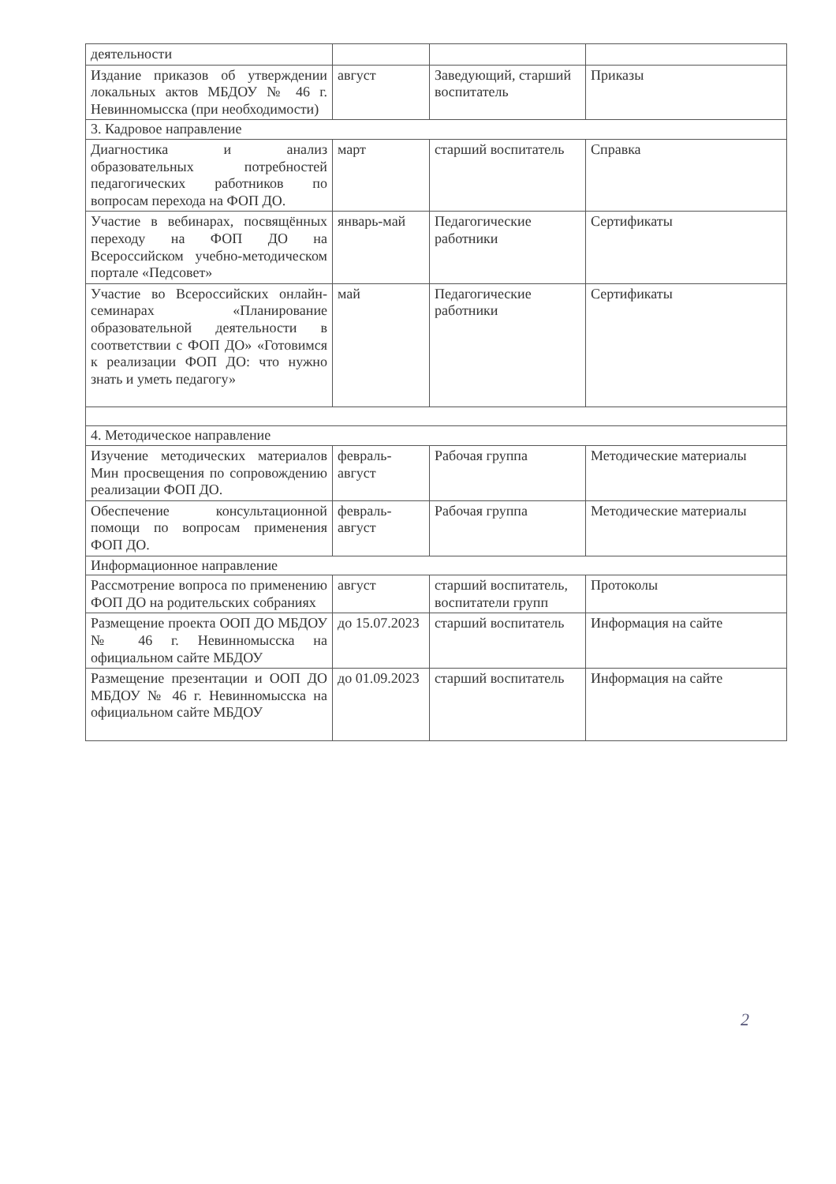| деятельности | | | |
| Издание приказов об утверждении локальных актов МБДОУ № 46 г. Невинномысска (при необходимости) | август | Заведующий, старший воспитатель | Приказы |
| 3. Кадровое направление | | | |
| Диагностика и анализ образовательных потребностей педагогических работников по вопросам перехода на ФОП ДО. | март | старший воспитатель | Справка |
| Участие в вебинарах, посвящённых переходу на ФОП ДО на Всероссийском учебно-методическом портале «Педсовет» | январь-май | Педагогические работники | Сертификаты |
| Участие во Всероссийских онлайн-семинарах «Планирование образовательной деятельности в соответствии с ФОП ДО» «Готовимся к реализации ФОП ДО: что нужно знать и уметь педагогу» | май | Педагогические работники | Сертификаты |
| 4. Методическое направление | | | |
| Изучение методических материалов Мин просвещения по сопровождению реализации ФОП ДО. | февраль-август | Рабочая группа | Методические материалы |
| Обеспечение консультационной помощи по вопросам применения ФОП ДО. | февраль-август | Рабочая группа | Методические материалы |
| Информационное направление | | | |
| Рассмотрение вопроса по применению ФОП ДО на родительских собраниях | август | старший воспитатель, воспитатели групп | Протоколы |
| Размещение проекта ООП ДО МБДОУ № 46 г. Невинномысска на официальном сайте МБДОУ | до 15.07.2023 | старший воспитатель | Информация на сайте |
| Размещение презентации и ООП ДО МБДОУ № 46 г. Невинномысска на официальном сайте МБДОУ | до 01.09.2023 | старший воспитатель | Информация на сайте |
2